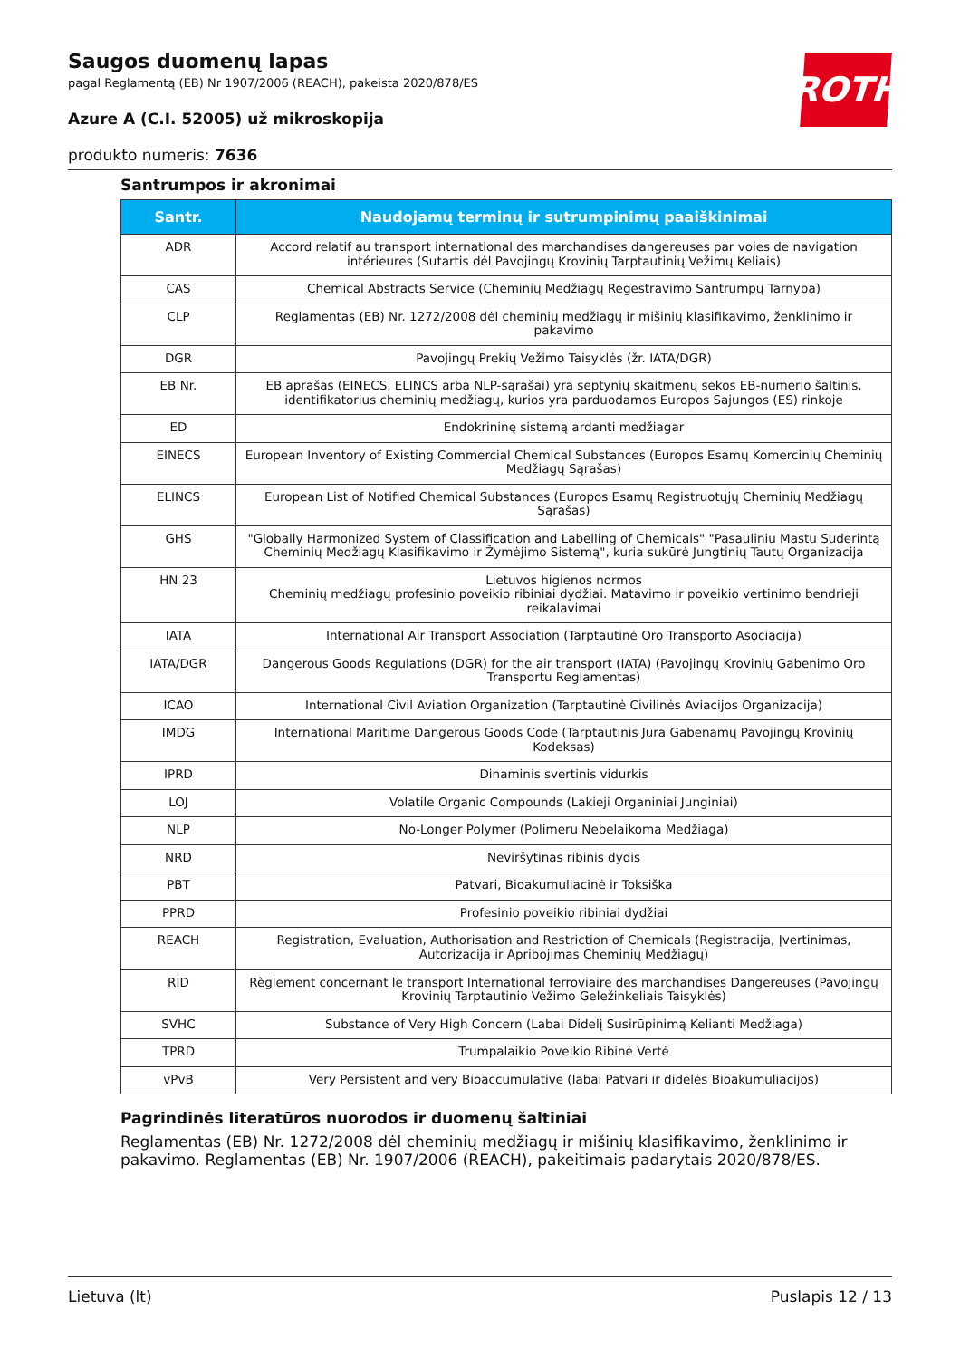ROTH
Saugos duomenų lapas
pagal Reglamentą (EB) Nr 1907/2006 (REACH), pakeista 2020/878/ES
Azure A (C.I. 52005) už mikroskopija
produkto numeris: 7636
Santrumpos ir akronimai
| Santr. | Naudojamų terminų ir sutrumpinimų paaiškinimai |
| --- | --- |
| ADR | Accord relatif au transport international des marchandises dangereuses par voies de navigation intérieures (Sutartis dėl Pavojingų Krovinių Tarptautinių Vežimų Keliais) |
| CAS | Chemical Abstracts Service (Cheminių Medžiagų Regestravimo Santrumpų Tarnyba) |
| CLP | Reglamentas (EB) Nr. 1272/2008 dėl cheminių medžiagų ir mišinių klasifikavimo, ženklinimo ir pakavimo |
| DGR | Pavojingų Prekių Vežimo Taisyklės (žr. IATA/DGR) |
| EB Nr. | EB aprašas (EINECS, ELINCS arba NLP-sąrašai) yra septynių skaitmenų sekos EB-numerio šaltinis, identifikatorius cheminių medžiagų, kurios yra parduodamos Europos Sajungos (ES) rinkoje |
| ED | Endokrininę sistemą ardanti medžiagar |
| EINECS | European Inventory of Existing Commercial Chemical Substances (Europos Esamų Komercinių Cheminių Medžiagų Sąrašas) |
| ELINCS | European List of Notified Chemical Substances (Europos Esamų Registruotųjų Cheminių Medžiagų Sąrašas) |
| GHS | "Globally Harmonized System of Classification and Labelling of Chemicals" "Pasauliniu Mastu Suderintą Cheminių Medžiagų Klasifikavimo ir Žymėjimo Sistemą", kuria sukūrė Jungtinių Tautų Organizacija |
| HN 23 | Lietuvos higienos normos Cheminių medžiagų profesinio poveikio ribiniai dydžiai. Matavimo ir poveikio vertinimo bendrieji reikalavimai |
| IATA | International Air Transport Association (Tarptautinė Oro Transporto Asociacija) |
| IATA/DGR | Dangerous Goods Regulations (DGR) for the air transport (IATA) (Pavojingų Krovinių Gabenimo Oro Transportu Reglamentas) |
| ICAO | International Civil Aviation Organization (Tarptautinė Civilinės Aviacijos Organizacija) |
| IMDG | International Maritime Dangerous Goods Code (Tarptautinis Jūra Gabenamų Pavojingų Krovinių Kodeksas) |
| IPRD | Dinaminis svertinis vidurkis |
| LOJ | Volatile Organic Compounds (Lakieji Organiniai Junginiai) |
| NLP | No-Longer Polymer (Polimeru Nebelaikoma Medžiaga) |
| NRD | Neviršytinas ribinis dydis |
| PBT | Patvari, Bioakumuliacinė ir Toksiška |
| PPRD | Profesinio poveikio ribiniai dydžiai |
| REACH | Registration, Evaluation, Authorisation and Restriction of Chemicals (Registracija, Įvertinimas, Autorizacija ir Apribojimas Cheminių Medžiagų) |
| RID | Règlement concernant le transport International ferroviaire des marchandises Dangereuses (Pavojingų Krovinių Tarptautinio Vežimo Geležinkeliais Taisyklės) |
| SVHC | Substance of Very High Concern (Labai Didelį Susirūpinimą Kelianti Medžiaga) |
| TPRD | Trumpalaikio Poveikio Ribinė Vertė |
| vPvB | Very Persistent and very Bioaccumulative (labai Patvari ir didelės Bioakumuliacijos) |
Pagrindinės literatūros nuorodos ir duomenų šaltiniai
Reglamentas (EB) Nr. 1272/2008 dėl cheminių medžiagų ir mišinių klasifikavimo, ženklinimo ir pakavimo. Reglamentas (EB) Nr. 1907/2006 (REACH), pakeitimais padarytais 2020/878/ES.
Lietuva (lt) Puslapis 12 / 13